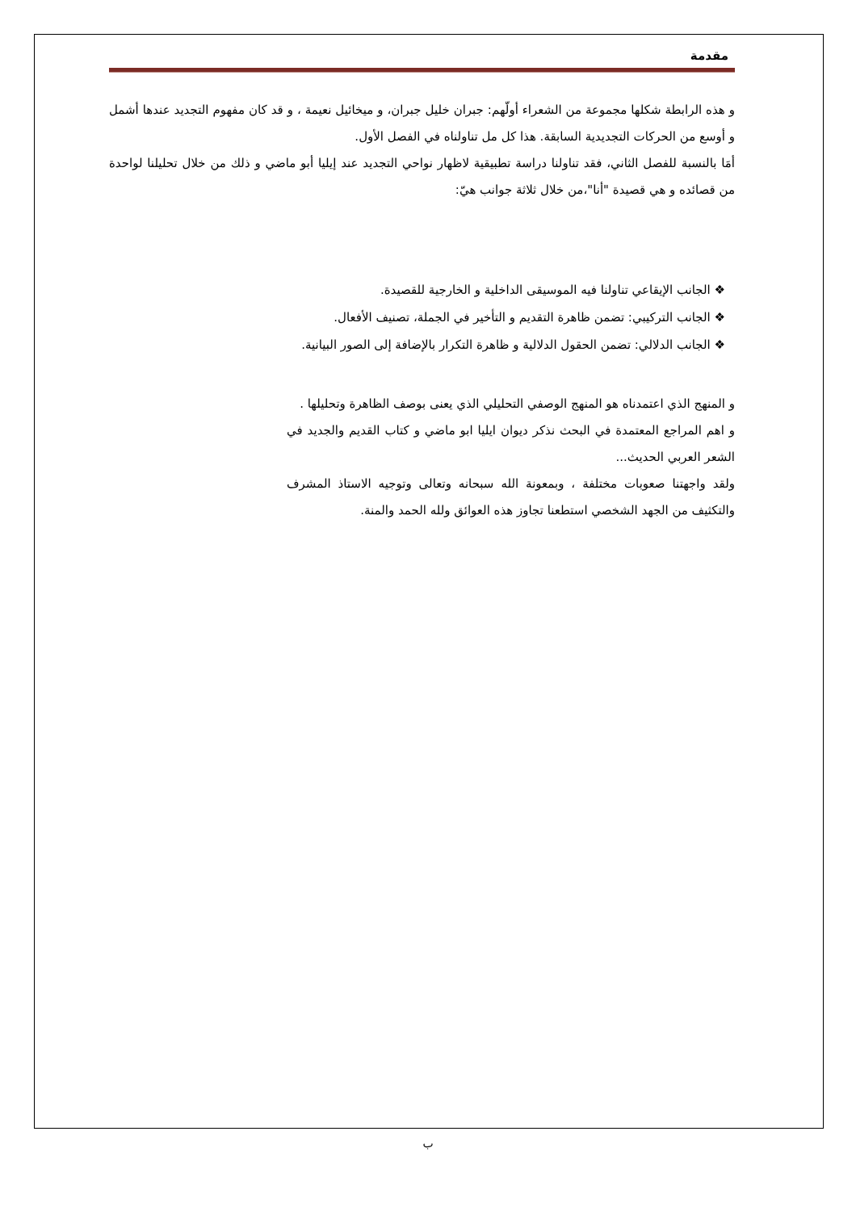مقدمة
و هذه الرابطة شكلها مجموعة من الشعراء أولّهم: جبران خليل جبران، و ميخائيل نعيمة ، و قد كان مفهوم التجديد عندها أشمل و أوسع من الحركات التجديدية السابقة. هذا كل مل تناولناه في الفصل الأول.
أمَا بالنسبة للفصل الثاني، فقد تناولنا دراسة تطبيقية لاظهار نواحي التجديد عند إيليا أبو ماضي و ذلك من خلال تحليلنا لواحدة من قصائده و هي قصيدة "أنا"،من خلال ثلاثة جوانب هيّ:
❖ الجانب الإيقاعي تناولنا فيه الموسيقى الداخلية و الخارجية للقصيدة.
❖ الجانب التركيبي: تضمن ظاهرة التقديم و التأخير في الجملة، تصنيف الأفعال.
❖ الجانب الدلالي: تضمن الحقول الدلالية و ظاهرة التكرار بالإضافة إلى الصور البيانية.
و المنهج الذي اعتمدناه هو المنهج الوصفي التحليلي الذي يعنى بوصف الظاهرة وتحليلها .
و اهم المراجع المعتمدة في البحث نذكر ديوان ايليا ابو ماضي و كتاب القديم والجديد في الشعر العربي الحديث...
ولقد واجهتنا صعوبات مختلفة ، وبمعونة الله سبحانه وتعالى وتوجيه الاستاذ المشرف والتكثيف من الجهد الشخصي استطعنا تجاوز هذه العوائق ولله الحمد والمنة.
ب